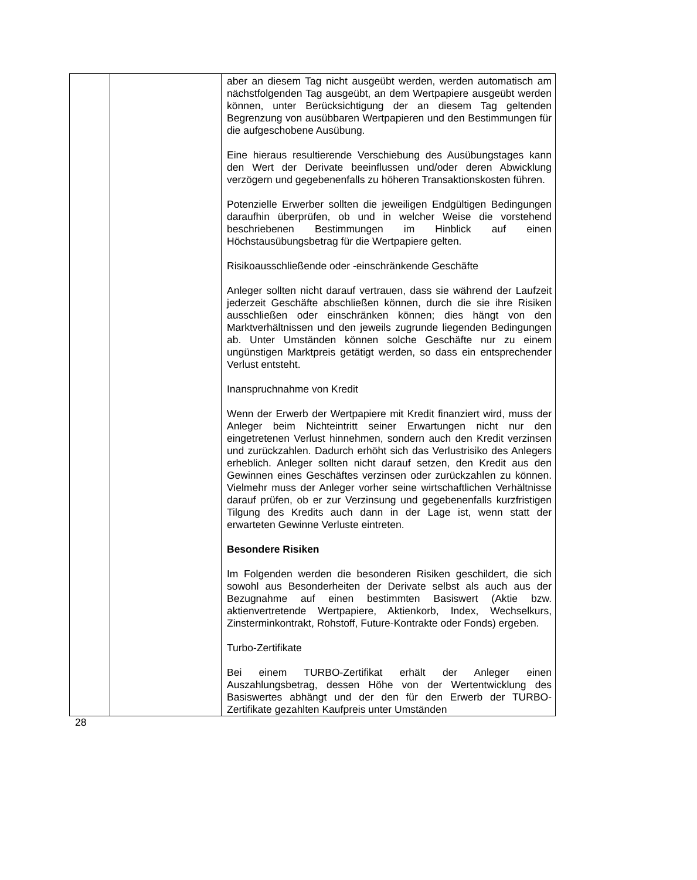| | | aber an diesem Tag nicht ausgeübt werden, werden automatisch am nächstfolgenden Tag ausgeübt, an dem Wertpapiere ausgeübt werden können, unter Berücksichtigung der an diesem Tag geltenden Begrenzung von ausübbaren Wertpapieren und den Bestimmungen für die aufgeschobene Ausübung. Eine hieraus resultierende Verschiebung des Ausübungstages kann den Wert der Derivate beeinflussen und/oder deren Abwicklung verzögern und gegebenenfalls zu höheren Transaktionskosten führen. Potenzielle Erwerber sollten die jeweiligen Endgültigen Bedingungen daraufhin überprüfen, ob und in welcher Weise die vorstehend beschriebenen Bestimmungen im Hinblick auf einen Höchstausübungsbetrag für die Wertpapiere gelten. Risikoausschließende oder -einschränkende Geschäfte Anleger sollten nicht darauf vertrauen, dass sie während der Laufzeit jederzeit Geschäfte abschließen können, durch die sie ihre Risiken ausschließen oder einschränken können; dies hängt von den Marktverhältnissen und den jeweils zugrunde liegenden Bedingungen ab. Unter Umständen können solche Geschäfte nur zu einem ungünstigen Marktpreis getätigt werden, so dass ein entsprechender Verlust entsteht. Inanspruchnahme von Kredit Wenn der Erwerb der Wertpapiere mit Kredit finanziert wird, muss der Anleger beim Nichteintritt seiner Erwartungen nicht nur den eingetretenen Verlust hinnehmen, sondern auch den Kredit verzinsen und zurückzahlen. Dadurch erhöht sich das Verlustrisiko des Anlegers erheblich. Anleger sollten nicht darauf setzen, den Kredit aus den Gewinnen eines Geschäftes verzinsen oder zurückzahlen zu können. Vielmehr muss der Anleger vorher seine wirtschaftlichen Verhältnisse darauf prüfen, ob er zur Verzinsung und gegebenenfalls kurzfristigen Tilgung des Kredits auch dann in der Lage ist, wenn statt der erwarteten Gewinne Verluste eintreten. Besondere Risiken Im Folgenden werden die besonderen Risiken geschildert, die sich sowohl aus Besonderheiten der Derivate selbst als auch aus der Bezugnahme auf einen bestimmten Basiswert (Aktie bzw. aktienvertretende Wertpapiere, Aktienkorb, Index, Wechselkurs, Zinsterminkontrakt, Rohstoff, Future-Kontrakte oder Fonds) ergeben. Turbo-Zertifikate Bei einem TURBO-Zertifikat erhält der Anleger einen Auszahlungsbetrag, dessen Höhe von der Wertentwicklung des Basiswertes abhängt und der den für den Erwerb der TURBO-Zertifikate gezahlten Kaufpreis unter Umständen |
28